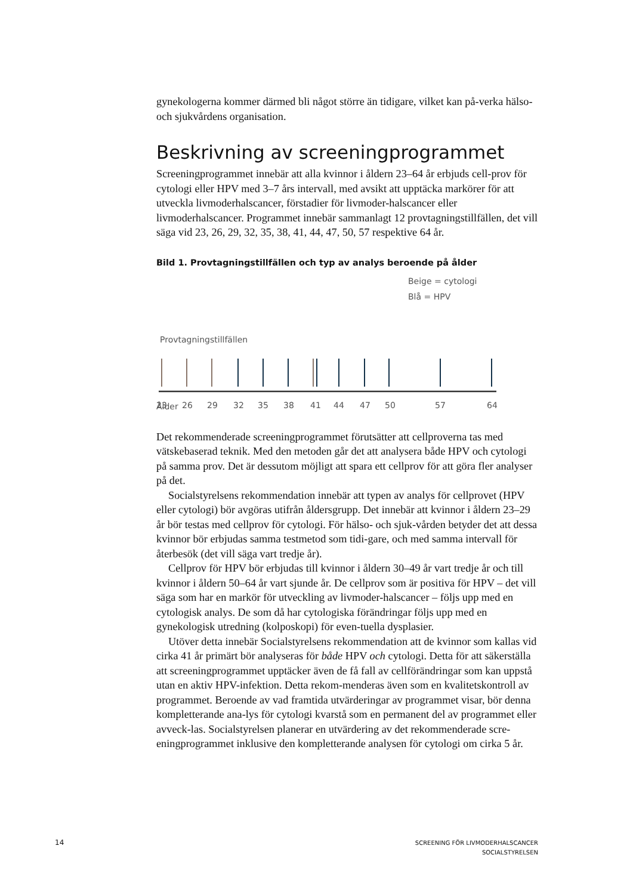gynekologerna kommer därmed bli något större än tidigare, vilket kan på-verka hälso- och sjukvårdens organisation.
Beskrivning av screeningprogrammet
Screeningprogrammet innebär att alla kvinnor i åldern 23–64 år erbjuds cell-prov för cytologi eller HPV med 3–7 års intervall, med avsikt att upptäcka markörer för att utveckla livmoderhalscancer, förstadier för livmoder-halscancer eller livmoderhalscancer. Programmet innebär sammanlagt 12 provtagningstillfällen, det vill säga vid 23, 26, 29, 32, 35, 38, 41, 44, 47, 50, 57 respektive 64 år.
Bild 1. Provtagningstillfällen och typ av analys beroende på ålder
Beige = cytologi
Blå = HPV
Provtagningstillfällen
Ålder
23
26
29
32
35
38
41
44
47
50
57
64
Det rekommenderade screeningprogrammet förutsätter att cellproverna tas med vätskebaserad teknik. Med den metoden går det att analysera både HPV och cytologi på samma prov. Det är dessutom möjligt att spara ett cellprov för att göra fler analyser på det.
Socialstyrelsens rekommendation innebär att typen av analys för cellprovet (HPV eller cytologi) bör avgöras utifrån åldersgrupp. Det innebär att kvinnor i åldern 23–29 år bör testas med cellprov för cytologi. För hälso- och sjuk-vården betyder det att dessa kvinnor bör erbjudas samma testmetod som tidi-gare, och med samma intervall för återbesök (det vill säga vart tredje år).
Cellprov för HPV bör erbjudas till kvinnor i åldern 30–49 år vart tredje år och till kvinnor i åldern 50–64 år vart sjunde år. De cellprov som är positiva för HPV – det vill säga som har en markör för utveckling av livmoder-halscancer – följs upp med en cytologisk analys. De som då har cytologiska förändringar följs upp med en gynekologisk utredning (kolposkopi) för even-tuella dysplasier.
Utöver detta innebär Socialstyrelsens rekommendation att de kvinnor som kallas vid cirka 41 år primärt bör analyseras för både HPV och cytologi. Detta för att säkerställa att screeningprogrammet upptäcker även de få fall av cellförändringar som kan uppstå utan en aktiv HPV-infektion. Detta rekom-menderas även som en kvalitetskontroll av programmet. Beroende av vad framtida utvärderingar av programmet visar, bör denna kompletterande ana-lys för cytologi kvarstå som en permanent del av programmet eller avveck-las. Socialstyrelsen planerar en utvärdering av det rekommenderade scre-eningprogrammet inklusive den kompletterande analysen för cytologi om cirka 5 år.
14
SCREENING FÖR LIVMODERHALSCANCER
SOCIALSTYRELSEN